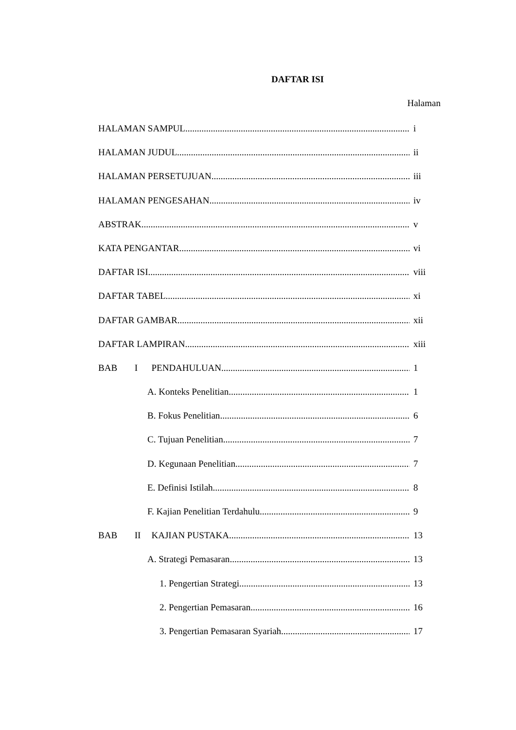DAFTAR ISI
Halaman
HALAMAN SAMPUL i
HALAMAN JUDUL ii
HALAMAN PERSETUJUAN iii
HALAMAN PENGESAHAN iv
ABSTRAK v
KATA PENGANTAR vi
DAFTAR ISI viii
DAFTAR TABEL xi
DAFTAR GAMBAR xii
DAFTAR LAMPIRAN xiii
BAB I PENDAHULUAN 1
A. Konteks Penelitian 1
B. Fokus Penelitian 6
C. Tujuan Penelitian 7
D. Kegunaan Penelitian 7
E. Definisi Istilah 8
F. Kajian Penelitian Terdahulu 9
BAB II KAJIAN PUSTAKA 13
A. Strategi Pemasaran 13
1. Pengertian Strategi 13
2. Pengertian Pemasaran 16
3. Pengertian Pemasaran Syariah 17